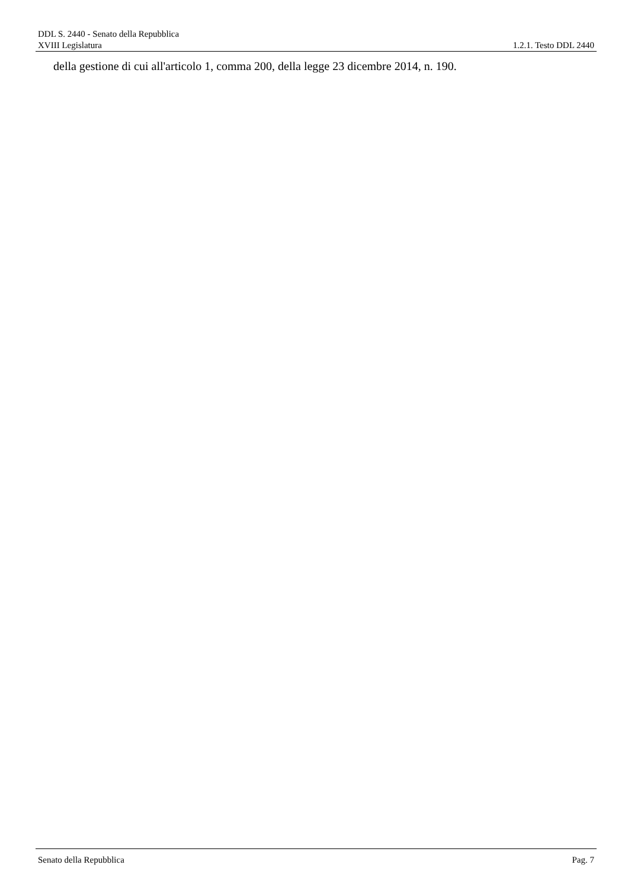DDL S. 2440 - Senato della Repubblica
XVIII Legislatura 1.2.1. Testo DDL 2440
della gestione di cui all'articolo 1, comma 200, della legge 23 dicembre 2014, n. 190.
Senato della Repubblica Pag. 7